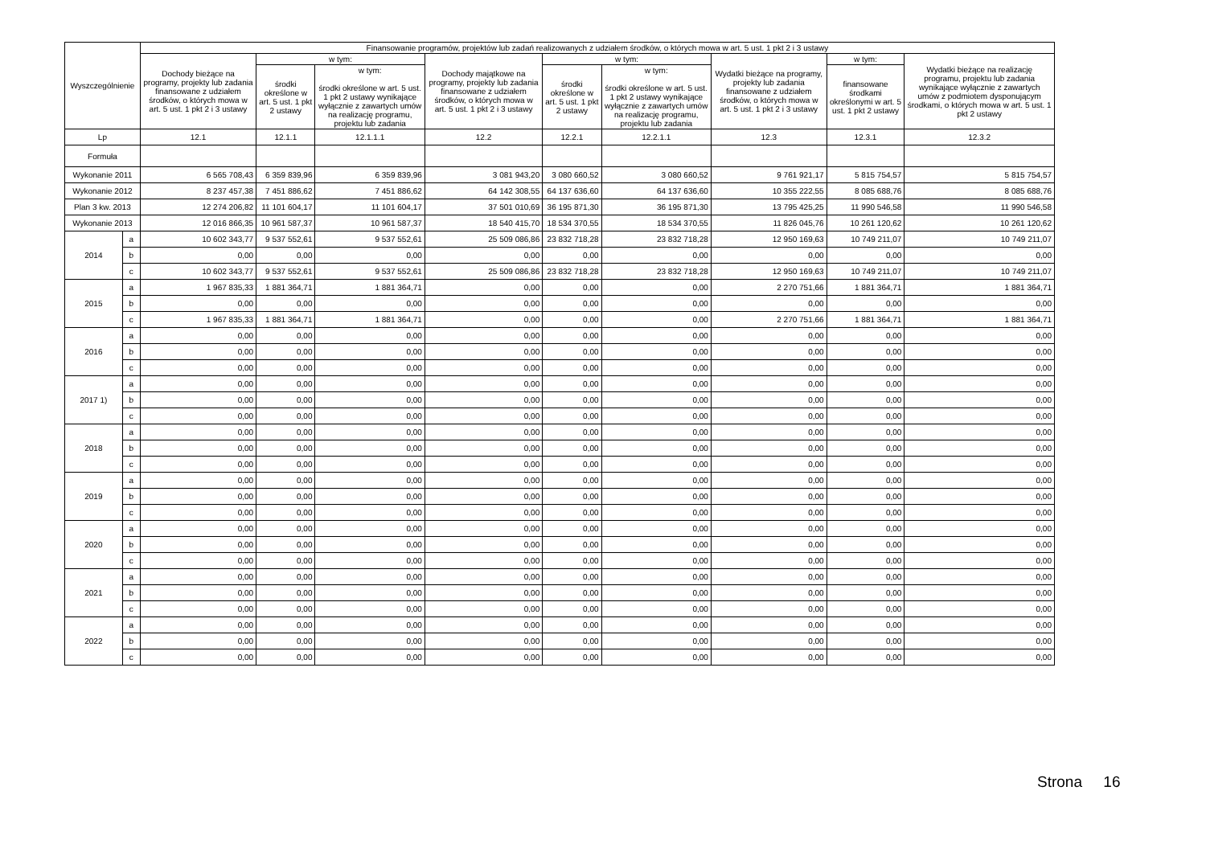| Wyszczególnienie | | Finansowanie programów, projektów lub zadań realizowanych z udziałem środków, o których mowa w art. 5 ust. 1 pkt 2 i 3 ustawy | | | | | | | | |
| --- | --- | --- | --- | --- | --- | --- | --- | --- | --- | --- |
| | | Dochody bieżące na programy, projekty lub zadania finansowane z udziałem środków, o których mowa w art. 5 ust. 1 pkt 2 i 3 ustawy | w tym: | | Dochody majątkowe na programy, projekty lub zadania finansowane z udziałem środków, o których mowa w art. 5 ust. 1 pkt 2 i 3 ustawy | w tym: | | Wydatki bieżące na programy, projekty lub zadania finansowane z udziałem środków, o których mowa w art. 5 ust. 1 pkt 2 i 3 ustawy | w tym: | Wydatki bieżące na realizację programu, projektu lub zadania wynikające wyłącznie z zawartych umów z podmiotem dysponującym środkami, o których mowa w art. 5 ust. 1 pkt 2 ustawy |
| | | | środki określone w art. 5 ust. 1 pkt 2 ustawy | w tym: środki określone w art. 5 ust. 1 pkt 2 ustawy wynikające wyłącznie z zawartych umów na realizację programu, projektu lub zadania | | środki określone w art. 5 ust. 1 pkt 2 ustawy | w tym: środki określone w art. 5 ust. 1 pkt 2 ustawy wynikające wyłącznie z zawartych umów na realizację programu, projektu lub zadania | | finansowane środkami określonymi w art. 5 ust. 1 pkt 2 ustawy | |
| Lp | | 12.1 | 12.1.1 | 12.1.1.1 | 12.2 | 12.2.1 | 12.2.1.1 | 12.3 | 12.3.1 | 12.3.2 |
| Formuła | | | | | | | | | | |
| Wykonanie 2011 | | 6 565 708,43 | 6 359 839,96 | 6 359 839,96 | 3 081 943,20 | 3 080 660,52 | 3 080 660,52 | 9 761 921,17 | 5 815 754,57 | 5 815 754,57 |
| Wykonanie 2012 | | 8 237 457,38 | 7 451 886,62 | 7 451 886,62 | 64 142 308,55 | 64 137 636,60 | 64 137 636,60 | 10 355 222,55 | 8 085 688,76 | 8 085 688,76 |
| Plan 3 kw. 2013 | | 12 274 206,82 | 11 101 604,17 | 11 101 604,17 | 37 501 010,69 | 36 195 871,30 | 36 195 871,30 | 13 795 425,25 | 11 990 546,58 | 11 990 546,58 |
| Wykonanie 2013 | | 12 016 866,35 | 10 961 587,37 | 10 961 587,37 | 18 540 415,70 | 18 534 370,55 | 18 534 370,55 | 11 826 045,76 | 10 261 120,62 | 10 261 120,62 |
| 2014 | a | 10 602 343,77 | 9 537 552,61 | 9 537 552,61 | 25 509 086,86 | 23 832 718,28 | 23 832 718,28 | 12 950 169,63 | 10 749 211,07 | 10 749 211,07 |
| | b | 0,00 | 0,00 | 0,00 | 0,00 | 0,00 | 0,00 | 0,00 | 0,00 | 0,00 |
| | c | 10 602 343,77 | 9 537 552,61 | 9 537 552,61 | 25 509 086,86 | 23 832 718,28 | 23 832 718,28 | 12 950 169,63 | 10 749 211,07 | 10 749 211,07 |
| 2015 | a | 1 967 835,33 | 1 881 364,71 | 1 881 364,71 | 0,00 | 0,00 | 0,00 | 2 270 751,66 | 1 881 364,71 | 1 881 364,71 |
| | b | 0,00 | 0,00 | 0,00 | 0,00 | 0,00 | 0,00 | 0,00 | 0,00 | 0,00 |
| | c | 1 967 835,33 | 1 881 364,71 | 1 881 364,71 | 0,00 | 0,00 | 0,00 | 2 270 751,66 | 1 881 364,71 | 1 881 364,71 |
| 2016 | a | 0,00 | 0,00 | 0,00 | 0,00 | 0,00 | 0,00 | 0,00 | 0,00 | 0,00 |
| | b | 0,00 | 0,00 | 0,00 | 0,00 | 0,00 | 0,00 | 0,00 | 0,00 | 0,00 |
| | c | 0,00 | 0,00 | 0,00 | 0,00 | 0,00 | 0,00 | 0,00 | 0,00 | 0,00 |
| 2017 1) | a | 0,00 | 0,00 | 0,00 | 0,00 | 0,00 | 0,00 | 0,00 | 0,00 | 0,00 |
| | b | 0,00 | 0,00 | 0,00 | 0,00 | 0,00 | 0,00 | 0,00 | 0,00 | 0,00 |
| | c | 0,00 | 0,00 | 0,00 | 0,00 | 0,00 | 0,00 | 0,00 | 0,00 | 0,00 |
| 2018 | a | 0,00 | 0,00 | 0,00 | 0,00 | 0,00 | 0,00 | 0,00 | 0,00 | 0,00 |
| | b | 0,00 | 0,00 | 0,00 | 0,00 | 0,00 | 0,00 | 0,00 | 0,00 | 0,00 |
| | c | 0,00 | 0,00 | 0,00 | 0,00 | 0,00 | 0,00 | 0,00 | 0,00 | 0,00 |
| 2019 | a | 0,00 | 0,00 | 0,00 | 0,00 | 0,00 | 0,00 | 0,00 | 0,00 | 0,00 |
| | b | 0,00 | 0,00 | 0,00 | 0,00 | 0,00 | 0,00 | 0,00 | 0,00 | 0,00 |
| | c | 0,00 | 0,00 | 0,00 | 0,00 | 0,00 | 0,00 | 0,00 | 0,00 | 0,00 |
| 2020 | a | 0,00 | 0,00 | 0,00 | 0,00 | 0,00 | 0,00 | 0,00 | 0,00 | 0,00 |
| | b | 0,00 | 0,00 | 0,00 | 0,00 | 0,00 | 0,00 | 0,00 | 0,00 | 0,00 |
| | c | 0,00 | 0,00 | 0,00 | 0,00 | 0,00 | 0,00 | 0,00 | 0,00 | 0,00 |
| 2021 | a | 0,00 | 0,00 | 0,00 | 0,00 | 0,00 | 0,00 | 0,00 | 0,00 | 0,00 |
| | b | 0,00 | 0,00 | 0,00 | 0,00 | 0,00 | 0,00 | 0,00 | 0,00 | 0,00 |
| | c | 0,00 | 0,00 | 0,00 | 0,00 | 0,00 | 0,00 | 0,00 | 0,00 | 0,00 |
| 2022 | a | 0,00 | 0,00 | 0,00 | 0,00 | 0,00 | 0,00 | 0,00 | 0,00 | 0,00 |
| | b | 0,00 | 0,00 | 0,00 | 0,00 | 0,00 | 0,00 | 0,00 | 0,00 | 0,00 |
| | c | 0,00 | 0,00 | 0,00 | 0,00 | 0,00 | 0,00 | 0,00 | 0,00 | 0,00 |
Strona 16